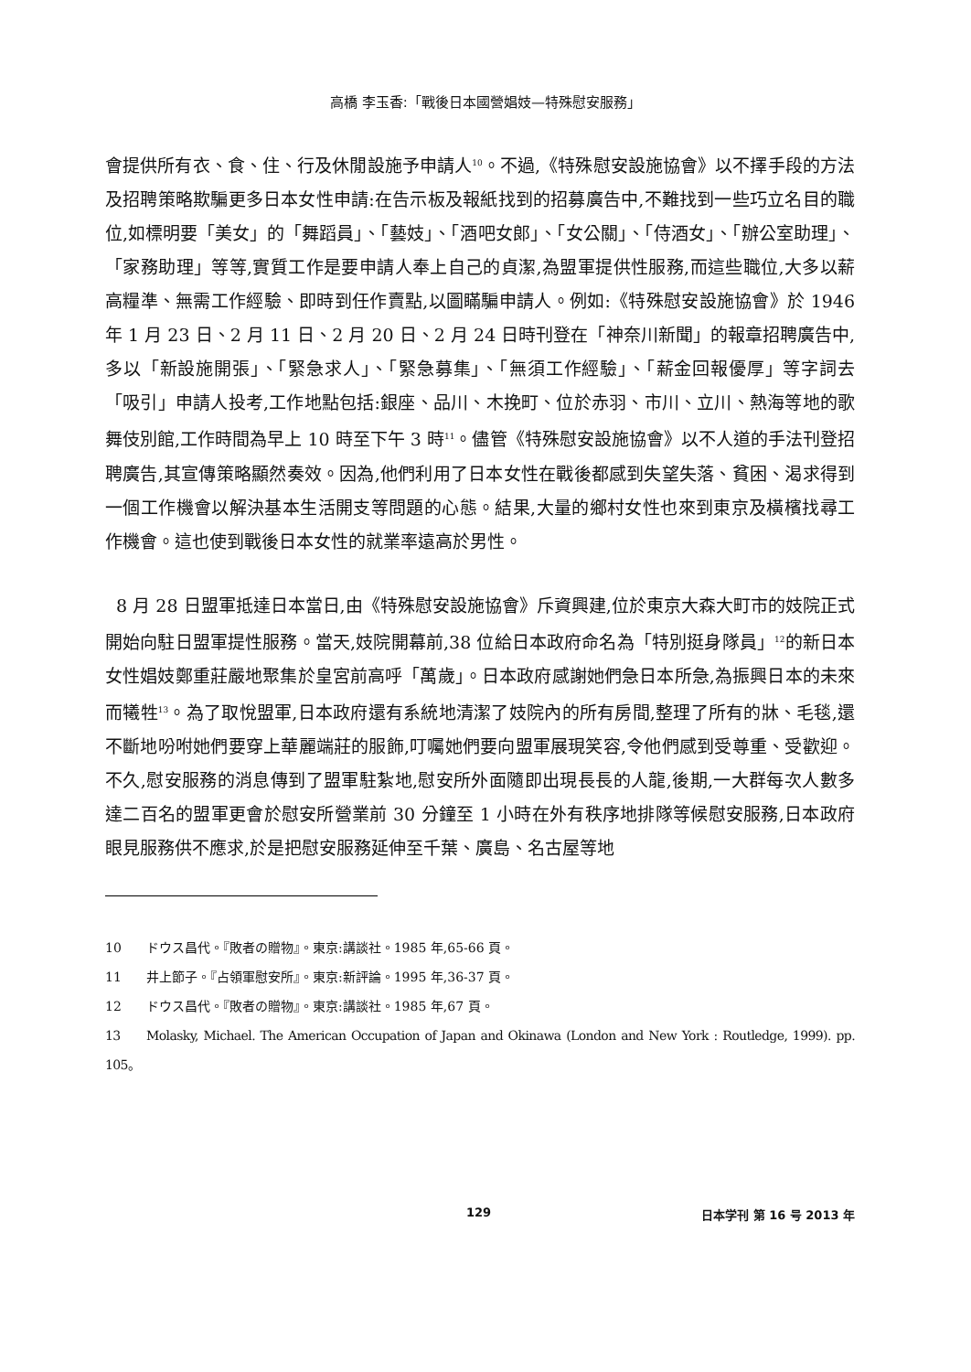高橋 李玉香:「戰後日本國營娼妓—特殊慰安服務」
會提供所有衣、食、住、行及休閒設施予申請人<sup>10</sup>。不過,《特殊慰安設施協會》以不擇手段的方法及招聘策略欺騙更多日本女性申請:在告示板及報紙找到的招募廣告中,不難找到一些巧立名目的職位,如標明要「美女」的「舞蹈員」、「藝妓」、「酒吧女郎」、「女公關」、「侍酒女」、「辦公室助理」、「家務助理」等等,實質工作是要申請人奉上自己的貞潔,為盟軍提供性服務,而這些職位,大多以薪高糧準、無需工作經驗、即時到任作賣點,以圖瞞騙申請人。例如:《特殊慰安設施協會》於 1946 年 1 月 23 日、2 月 11 日、2 月 20 日、2 月 24 日時刊登在「神奈川新聞」的報章招聘廣告中,多以「新設施開張」、「緊急求人」、「緊急募集」、「無須工作經驗」、「薪金回報優厚」等字詞去「吸引」申請人投考,工作地點包括:銀座、品川、木挽町、位於赤羽、市川、立川、熱海等地的歌舞伎別館,工作時間為早上 10 時至下午 3 時<sup>11</sup>。儘管《特殊慰安設施協會》以不人道的手法刊登招聘廣告,其宣傳策略顯然奏效。因為,他們利用了日本女性在戰後都感到失望失落、貧困、渴求得到一個工作機會以解決基本生活開支等問題的心態。結果,大量的鄉村女性也來到東京及橫檳找尋工作機會。這也使到戰後日本女性的就業率遠高於男性。
8 月 28 日盟軍抵達日本當日,由《特殊慰安設施協會》斥資興建,位於東京大森大町市的妓院正式開始向駐日盟軍提性服務。當天,妓院開幕前,38 位給日本政府命名為「特別挺身隊員」<sup>12</sup>的新日本女性娼妓鄭重莊嚴地聚集於皇宮前高呼「萬歲」。日本政府感謝她們急日本所急,為振興日本的未來而犧牲<sup>13</sup>。為了取悅盟軍,日本政府還有系統地清潔了妓院內的所有房間,整理了所有的牀、毛毯,還不斷地吩咐她們要穿上華麗端莊的服飾,叮囑她們要向盟軍展現笑容,令他們感到受尊重、受歡迎。不久,慰安服務的消息傳到了盟軍駐紮地,慰安所外面隨即出現長長的人龍,後期,一大群每次人數多達二百名的盟軍更會於慰安所營業前 30 分鐘至 1 小時在外有秩序地排隊等候慰安服務,日本政府眼見服務供不應求,於是把慰安服務延伸至千葉、廣島、名古屋等地
10 ドウス昌代。『敗者の贈物』。東京:講談社。1985 年,65-66 頁。
11 井上節子。『占領軍慰安所』。東京:新評論。1995 年,36-37 頁。
12 ドウス昌代。『敗者の贈物』。東京:講談社。1985 年,67 頁。
13 Molasky, Michael. The American Occupation of Japan and Okinawa (London and New York : Routledge, 1999). pp. 105。
129 日本学刊 第 16 号 2013 年